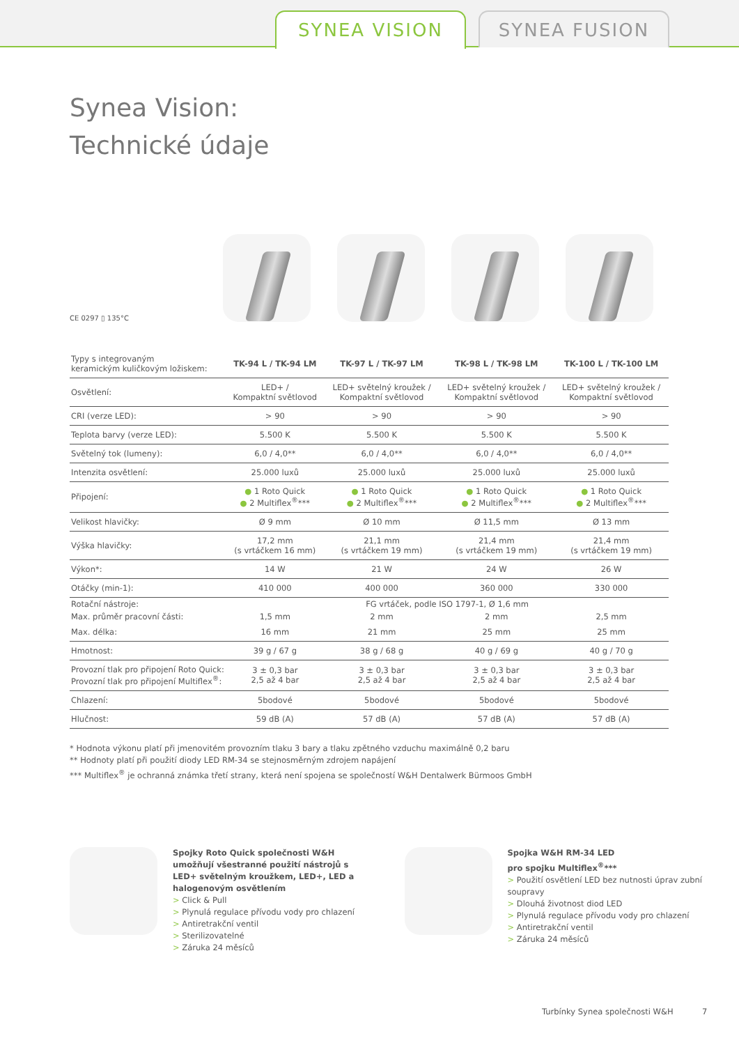SYNEA VISION SYNEA FUSION
Synea Vision:
Technické údaje
CE 0297 ▯ 135°C
| Typy s integrovaným keramickým kuličkovým ložiskem: | TK-94 L / TK-94 LM | TK-97 L / TK-97 LM | TK-98 L / TK-98 LM | TK-100 L / TK-100 LM |
| --- | --- | --- | --- | --- |
| Osvětlení: | LED+ / Kompaktní světlovod | LED+ světelný kroužek / Kompaktní světlovod | LED+ světelný kroužek / Kompaktní světlovod | LED+ světelný kroužek / Kompaktní světlovod |
| CRI (verze LED): | > 90 | > 90 | > 90 | > 90 |
| Teplota barvy (verze LED): | 5.500 K | 5.500 K | 5.500 K | 5.500 K |
| Světelný tok (lumeny): | 6,0 / 4,0** | 6,0 / 4,0** | 6,0 / 4,0** | 6,0 / 4,0** |
| Intenzita osvětlení: | 25.000 luxů | 25.000 luxů | 25.000 luxů | 25.000 luxů |
| Připojení: | ● 1 Roto Quick ● 2 Multiflex<sup>®</sup>*** | ● 1 Roto Quick ● 2 Multiflex<sup>®</sup>*** | ● 1 Roto Quick ● 2 Multiflex<sup>®</sup>*** | ● 1 Roto Quick ● 2 Multiflex<sup>®</sup>*** |
| Velikost hlavičky: | Ø 9 mm | Ø 10 mm | Ø 11,5 mm | Ø 13 mm |
| Výška hlavičky: | 17,2 mm (s vrtáčkem 16 mm) | 21,1 mm (s vrtáčkem 19 mm) | 21,4 mm (s vrtáčkem 19 mm) | 21,4 mm (s vrtáčkem 19 mm) |
| Výkon*: | 14 W | 21 W | 24 W | 26 W |
| Otáčky (min-1): | 410 000 | 400 000 | 360 000 | 330 000 |
| Rotační nástroje: | FG vrtáček, podle ISO 1797-1, Ø 1,6 mm | | | |
| Max. průměr pracovní části: | 1,5 mm | 2 mm | 2 mm | 2,5 mm |
| Max. délka: | 16 mm | 21 mm | 25 mm | 25 mm |
| Hmotnost: | 39 g / 67 g | 38 g / 68 g | 40 g / 69 g | 40 g / 70 g |
| Provozní tlak pro připojení Roto Quick: Provozní tlak pro připojení Multiflex<sup>®</sup>: | 3 ± 0,3 bar 2,5 až 4 bar | 3 ± 0,3 bar 2,5 až 4 bar | 3 ± 0,3 bar 2,5 až 4 bar | 3 ± 0,3 bar 2,5 až 4 bar |
| Chlazení: | 5bodové | 5bodové | 5bodové | 5bodové |
| Hlučnost: | 59 dB (A) | 57 dB (A) | 57 dB (A) | 57 dB (A) |
* Hodnota výkonu platí při jmenovitém provozním tlaku 3 bary a tlaku zpětného vzduchu maximálně 0,2 baru
** Hodnoty platí při použití diody LED RM-34 se stejnosměrným zdrojem napájení
*** Multiflex<sup>®</sup> je ochranná známka třetí strany, která není spojena se společností W&H Dentalwerk Bürmoos GmbH
Spojky Roto Quick společnosti W&H umožňují všestranné použití nástrojů s LED+ světelným kroužkem, LED+, LED a halogenovým osvětlením
> Click & Pull
> Plynulá regulace přívodu vody pro chlazení
> Antiretrakční ventil
> Sterilizovatelné
> Záruka 24 měsíců
Spojka W&H RM-34 LED
pro spojku Multiflex<sup>®</sup>***
> Použití osvětlení LED bez nutnosti úprav zubní soupravy
> Dlouhá životnost diod LED
> Plynulá regulace přívodu vody pro chlazení
> Antiretrakční ventil
> Záruka 24 měsíců
Turbínky Synea společnosti W&H 7